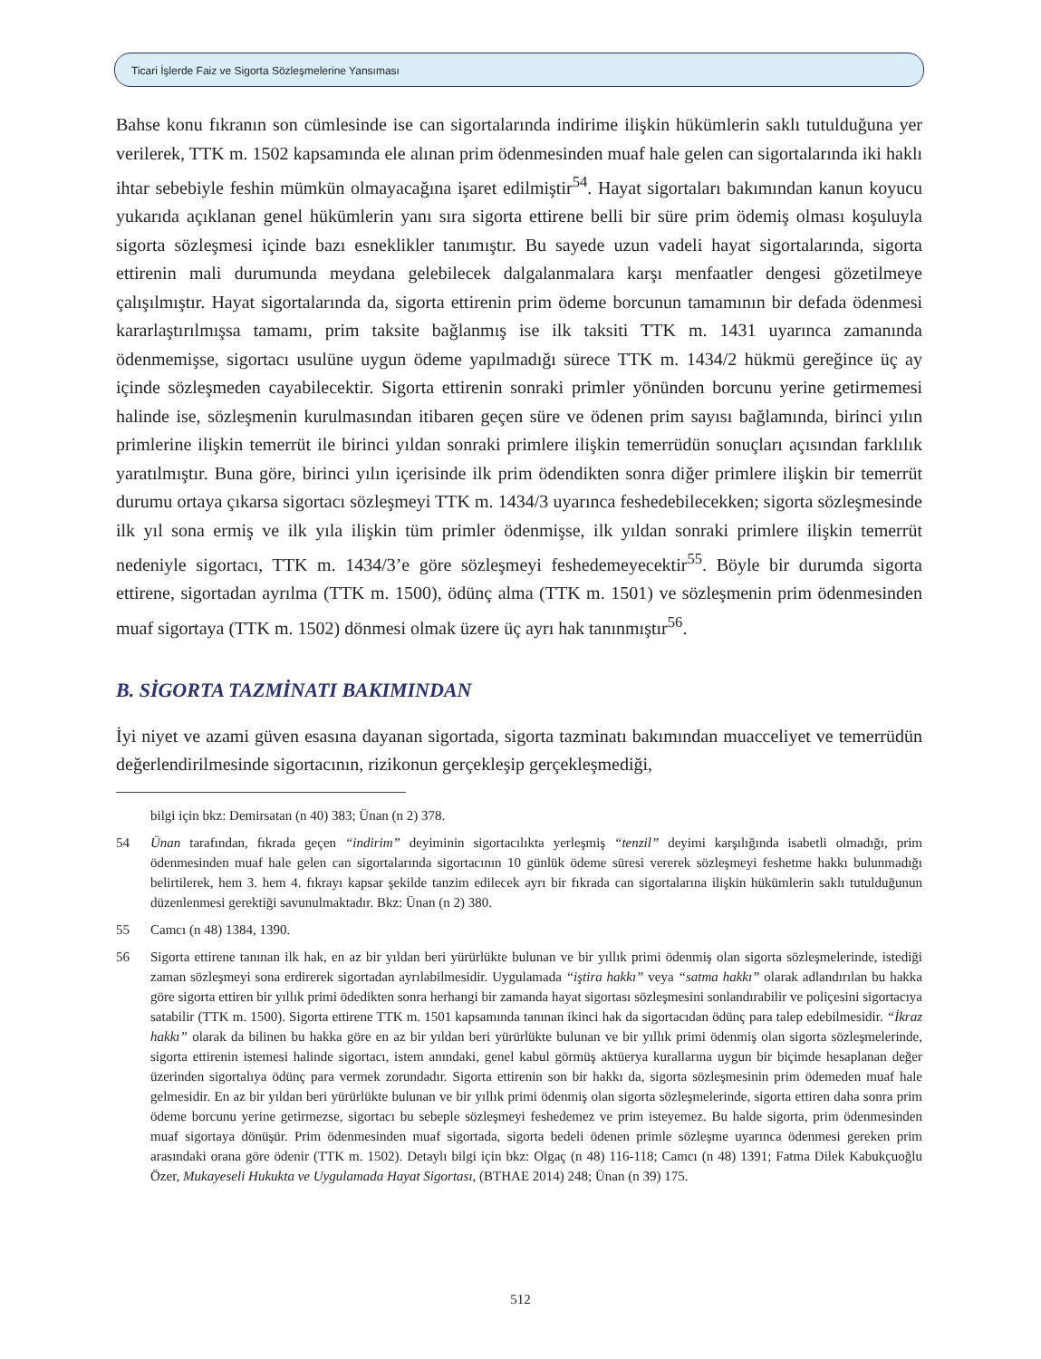Ticari İşlerde Faiz ve Sigorta Sözleşmelerine Yansıması
Bahse konu fıkranın son cümlesinde ise can sigortalarında indirime ilişkin hükümlerin saklı tutulduğuna yer verilerek, TTK m. 1502 kapsamında ele alınan prim ödenmesinden muaf hale gelen can sigortalarında iki haklı ihtar sebebiyle feshin mümkün olmayacağına işaret edilmiştir<sup>54</sup>. Hayat sigortaları bakımından kanun koyucu yukarıda açıklanan genel hükümlerin yanı sıra sigorta ettirene belli bir süre prim ödemiş olması koşuluyla sigorta sözleşmesi içinde bazı esneklikler tanımıştır. Bu sayede uzun vadeli hayat sigortalarında, sigorta ettirenin mali durumunda meydana gelebilecek dalgalanmalara karşı menfaatler dengesi gözetilmeye çalışılmıştır. Hayat sigortalarında da, sigorta ettirenin prim ödeme borcunun tamamının bir defada ödenmesi kararlaştırılmışsa tamamı, prim taksite bağlanmış ise ilk taksiti TTK m. 1431 uyarınca zamanında ödenmemişse, sigortacı usulüne uygun ödeme yapılmadığı sürece TTK m. 1434/2 hükmü gereğince üç ay içinde sözleşmeden cayabilecektir. Sigorta ettirenin sonraki primler yönünden borcunu yerine getirmemesi halinde ise, sözleşmenin kurulmasından itibaren geçen süre ve ödenen prim sayısı bağlamında, birinci yılın primlerine ilişkin temerrüt ile birinci yıldan sonraki primlere ilişkin temerrüdün sonuçları açısından farklılık yaratılmıştır. Buna göre, birinci yılın içerisinde ilk prim ödendikten sonra diğer primlere ilişkin bir temerrüt durumu ortaya çıkarsa sigortacı sözleşmeyi TTK m. 1434/3 uyarınca feshedebilecekken; sigorta sözleşmesinde ilk yıl sona ermiş ve ilk yıla ilişkin tüm primler ödenmişse, ilk yıldan sonraki primlere ilişkin temerrüt nedeniyle sigortacı, TTK m. 1434/3’e göre sözleşmeyi feshedemeyecektir<sup>55</sup>. Böyle bir durumda sigorta ettirene, sigortadan ayrılma (TTK m. 1500), ödünç alma (TTK m. 1501) ve sözleşmenin prim ödenmesinden muaf sigortaya (TTK m. 1502) dönmesi olmak üzere üç ayrı hak tanınmıştır<sup>56</sup>.
B. SİGORTA TAZMİNATI BAKIMINDAN
İyi niyet ve azami güven esasına dayanan sigortada, sigorta tazminatı bakımından muacceliyet ve temerrüdün değerlendirilmesinde sigortacının, rizikonun gerçekleşip gerçekleşmediği,
bilgi için bkz: Demirsatan (n 40) 383; Ünan (n 2) 378.
54 Ünan tarafından, fıkrada geçen “indirim” deyiminin sigortacılıkta yerleşmiş “tenzil” deyimi karşılığında isabetli olmadığı, prim ödenmesinden muaf hale gelen can sigortalarında sigortacının 10 günlük ödeme süresi vererek sözleşmeyi feshetme hakkı bulunmadığı belirtilerek, hem 3. hem 4. fıkrayı kapsar şekilde tanzim edilecek ayrı bir fıkrada can sigortalarına ilişkin hükümlerin saklı tutulduğunun düzenlenmesi gerektiği savunulmaktadır. Bkz: Ünan (n 2) 380.
55 Camcı (n 48) 1384, 1390.
56 Sigorta ettirene tanınan ilk hak, en az bir yıldan beri yürürlükte bulunan ve bir yıllık primi ödenmiş olan sigorta sözleşmelerinde, istediği zaman sözleşmeyi sona erdirerek sigortadan ayrılabilmesidir. Uygulamada “iştira hakkı” veya “satma hakkı” olarak adlandırılan bu hakka göre sigorta ettiren bir yıllık primi ödedikten sonra herhangi bir zamanda hayat sigortası sözleşmesini sonlandırabilir ve poliçesini sigortacıya satabilir (TTK m. 1500). Sigorta ettirene TTK m. 1501 kapsamında tanınan ikinci hak da sigortacıdan ödünç para talep edebilmesidir. “İkraz hakkı” olarak da bilinen bu hakka göre en az bir yıldan beri yürürlükte bulunan ve bir yıllık primi ödenmiş olan sigorta sözleşmelerinde, sigorta ettirenin istemesi halinde sigortacı, istem anındaki, genel kabul görmüş aktüerya kurallarına uygun bir biçimde hesaplanan değer üzerinden sigortalıya ödünç para vermek zorundadır. Sigorta ettirenin son bir hakkı da, sigorta sözleşmesinin prim ödemeden muaf hale gelmesidir. En az bir yıldan beri yürürlükte bulunan ve bir yıllık primi ödenmiş olan sigorta sözleşmelerinde, sigorta ettiren daha sonra prim ödeme borcunu yerine getirmezse, sigortacı bu sebeple sözleşmeyi feshedemez ve prim isteyemez. Bu halde sigorta, prim ödenmesinden muaf sigortaya dönüşür. Prim ödenmesinden muaf sigortada, sigorta bedeli ödenen primle sözleşme uyarınca ödenmesi gereken prim arasındaki orana göre ödenir (TTK m. 1502). Detaylı bilgi için bkz: Olgaç (n 48) 116-118; Camcı (n 48) 1391; Fatma Dilek Kabukçuoğlu Özer, Mukayeseli Hukukta ve Uygulamada Hayat Sigortası, (BTHAE 2014) 248; Ünan (n 39) 175.
512